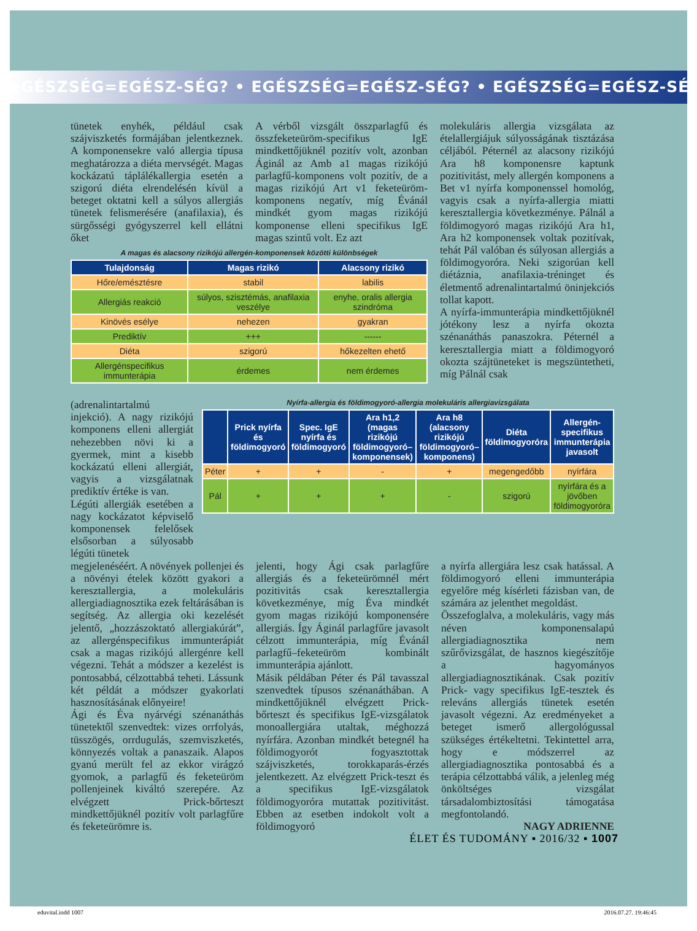eGÉSZSÉG=EGÉSZ-SÉG? • EGÉSZSÉG=EGÉSZ-SÉG? • EGÉSZSÉG=EGÉSZ-SÉG
tünetek enyhék, például csak szájviszketés formájában jelentkeznek. A komponensekre való allergia típusa meghatározza a diéta mervségét. Magas kockázatú táplálékallergia esetén a szigorú diéta elrendelésén kívül a beteget oktatni kell a súlyos allergiás tünetek felismerésére (anafilaxia), és sürgősségi gyógyszerrel kell ellátni őket
A vérből vizsgált összparlagfű és összfeketeüröm-specifikus IgE mindkettőjüknél pozitív volt, azonban Áginál az Amb a1 magas rizikójú parlagfű-komponens volt pozitív, de a magas rizikójú Art v1 feketeüröm-komponens negatív, míg Évánál mindkét gyom magas rizikójú komponense elleni specifikus IgE magas szintű volt. Ez azt
A magas és alacsony rizikójú allergén-komponensek közötti különbségek
| Tulajdonság | Magas rizikó | Alacsony rizikó |
| --- | --- | --- |
| Hőre/emésztésre | stabil | labilis |
| Allergiás reakció | súlyos, szisztémás, anafilaxia veszélye | enyhe, oralis allergia szindróma |
| Kinövés esélye | nehezen | gyakran |
| Prediktív | +++ | ------ |
| Diéta | szigorú | hőkezelten ehető |
| Allergénspecifikus immunterápia | érdemes | nem érdemes |
molekuláris allergia vizsgálata az ételallergiájuk súlyosságának tisztázása céljából. Péternél az alacsony rizikójú Ara h8 komponensre kaptunk pozitivitást, mely allergén komponens a Bet v1 nyírfa komponenssel homológ, vagyis csak a nyírfa-allergia miatti keresztallergia következménye. Pálnál a földimogyoró magas rizikójú Ara h1, Ara h2 komponensek voltak pozitívak, tehát Pál valóban és súlyosan allergiás a földimogyoróra. Neki szigorúan kell diétáznia, anafilaxia-tréninget és életmentő adrenalintartalmú öninjekciós tollat kapott.
A nyírfa-immunterápia mindkettőjüknél jótékony lesz a nyírfa okozta szénanáthás panaszokra. Péternél a keresztallergia miatt a földimogyoró okozta szájtüneteket is megszüntetheti, míg Pálnál csak
(adrenalintartalmú injekció). A nagy rizikójú komponens elleni allergiát nehezebben növi ki a gyermek, mint a kisebb kockázatú elleni allergiát, vagyis a vizsgálatnak prediktív értéke is van.
Légúti allergiák esetében a nagy kockázatot képviselő komponensek felelősek elsősorban a súlyosabb légúti tünetek
Nyírfa-allergia és földimogyoró-allergia molekuláris allergiavizsgálata
| | Prick nyírfa és földimogyoró | Spec. IgE nyírfa és földimogyoró | Ara h1,2 (magas rizikójú földimogyoró–komponensek) | Ara h8 (alacsony rizikójú földimogyoró–komponens) | Diéta földimogyoróra | Allergén-specifikus immunterápia javasolt |
| --- | --- | --- | --- | --- | --- | --- |
| Péter | + | + | - | + | megengedőbb | nyírfára |
| Pál | + | + | + | - | szigorú | nyírfára és a jövőben földimogyoróra |
megjelenéséért. A növények pollenjei és a növényi ételek között gyakori a keresztallergia, a molekuláris allergiadiagnosztika ezek feltárásában is segítség. Az allergia oki kezelését jelentő, „hozzászoktató allergiakúrát”, az allergénspecifikus immunterápiát csak a magas rizikójú allergénre kell végezni. Tehát a módszer a kezelést is pontosabbá, célzottabbá teheti. Lássunk két példát a módszer gyakorlati hasznosításának előnyeire!
Ági és Éva nyárvégi szénanáthás tünetektől szenvedtek: vizes orrfolyás, tüsszögés, orrdugulás, szemviszketés, könnyezés voltak a panaszaik. Alapos gyanú merült fel az ekkor virágzó gyomok, a parlagfű és feketeüröm pollenjeinek kiváltó szerepére. Az elvégzett Prick-bőrteszt mindkettőjüknél pozitív volt parlagfűre és feketeürömre is.
jelenti, hogy Ági csak parlagfűre allergiás és a feketeürömnél mért pozitivitás csak keresztallergia következménye, míg Éva mindkét gyom magas rizikójú komponensére allergiás. Így Áginál parlagfűre javasolt célzott immunterápia, míg Évánál parlagfű–feketeüröm kombinált immunterápia ajánlott.
Másik példában Péter és Pál tavasszal szenvedtek típusos szénanáthában. A mindkettőjüknél elvégzett Prick-bőrteszt és specifikus IgE-vizsgálatok monoallergiára utaltak, méghozzá nyírfára. Azonban mindkét betegnél ha földimogyorót fogyasztottak szájviszketés, torokkaparás-érzés jelentkezett. Az elvégzett Prick-teszt és a specifikus IgE-vizsgálatok földimogyoróra mutattak pozitivitást. Ebben az esetben indokolt volt a földimogyoró
a nyírfa allergiára lesz csak hatással. A földimogyoró elleni immunterápia egyelőre még kísérleti fázisban van, de számára az jelenthet megoldást.
Összefoglalva, a molekuláris, vagy más néven komponensalapú allergiadiagnosztika nem szűrővizsgálat, de hasznos kiegészítője a hagyományos allergiadiagnosztikának. Csak pozitív Prick- vagy specifikus IgE-tesztek és releváns allergiás tünetek esetén javasolt végezni. Az eredményeket a beteget ismerő allergológussal szükséges értékeltetni. Tekintettel arra, hogy e módszerrel az allergiadiagnosztika pontosabbá és a terápia célzottabbá válik, a jelenleg még önköltséges vizsgálat társadalombiztosítási támogatása megfontolandó.
NAGY ADRIENNE
ÉLET ÉS TUDOMÁNY ▪ 2016/32 ▪ 1007
eduvital.indd 1007 2016.07.27. 19:46:45